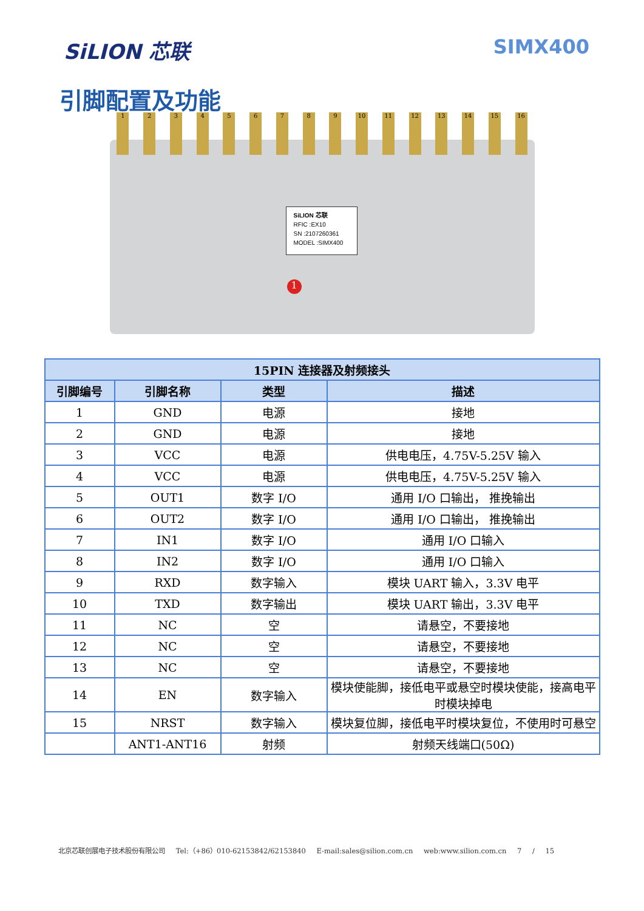SiLION 芯联 SIMX400
引脚配置及功能
1 2 3 4 5 6 7 8 9 10 11 12 13 14 15 16
SiLION 芯联
RFIC :EX10
SN :2107260361
MODEL :SIMX400
1
| 15PIN 连接器及射频接头 | | | |
| --- | --- | --- | --- |
| 引脚编号 | 引脚名称 | 类型 | 描述 |
| 1 | GND | 电源 | 接地 |
| 2 | GND | 电源 | 接地 |
| 3 | VCC | 电源 | 供电电压，4.75V-5.25V 输入 |
| 4 | VCC | 电源 | 供电电压，4.75V-5.25V 输入 |
| 5 | OUT1 | 数字 I/O | 通用 I/O 口输出， 推挽输出 |
| 6 | OUT2 | 数字 I/O | 通用 I/O 口输出， 推挽输出 |
| 7 | IN1 | 数字 I/O | 通用 I/O 口输入 |
| 8 | IN2 | 数字 I/O | 通用 I/O 口输入 |
| 9 | RXD | 数字输入 | 模块 UART 输入，3.3V 电平 |
| 10 | TXD | 数字输出 | 模块 UART 输出，3.3V 电平 |
| 11 | NC | 空 | 请悬空，不要接地 |
| 12 | NC | 空 | 请悬空，不要接地 |
| 13 | NC | 空 | 请悬空，不要接地 |
| 14 | EN | 数字输入 | 模块使能脚，接低电平或悬空时模块使能，接高电平时模块掉电 |
| 15 | NRST | 数字输入 | 模块复位脚，接低电平时模块复位，不使用时可悬空 |
| | ANT1-ANT16 | 射频 | 射频天线端口(50Ω) |
北京芯联创展电子技术股份有限公司 Tel:（+86）010-62153842/62153840 E-mail:sales@silion.com.cn web:www.silion.com.cn 7 / 15